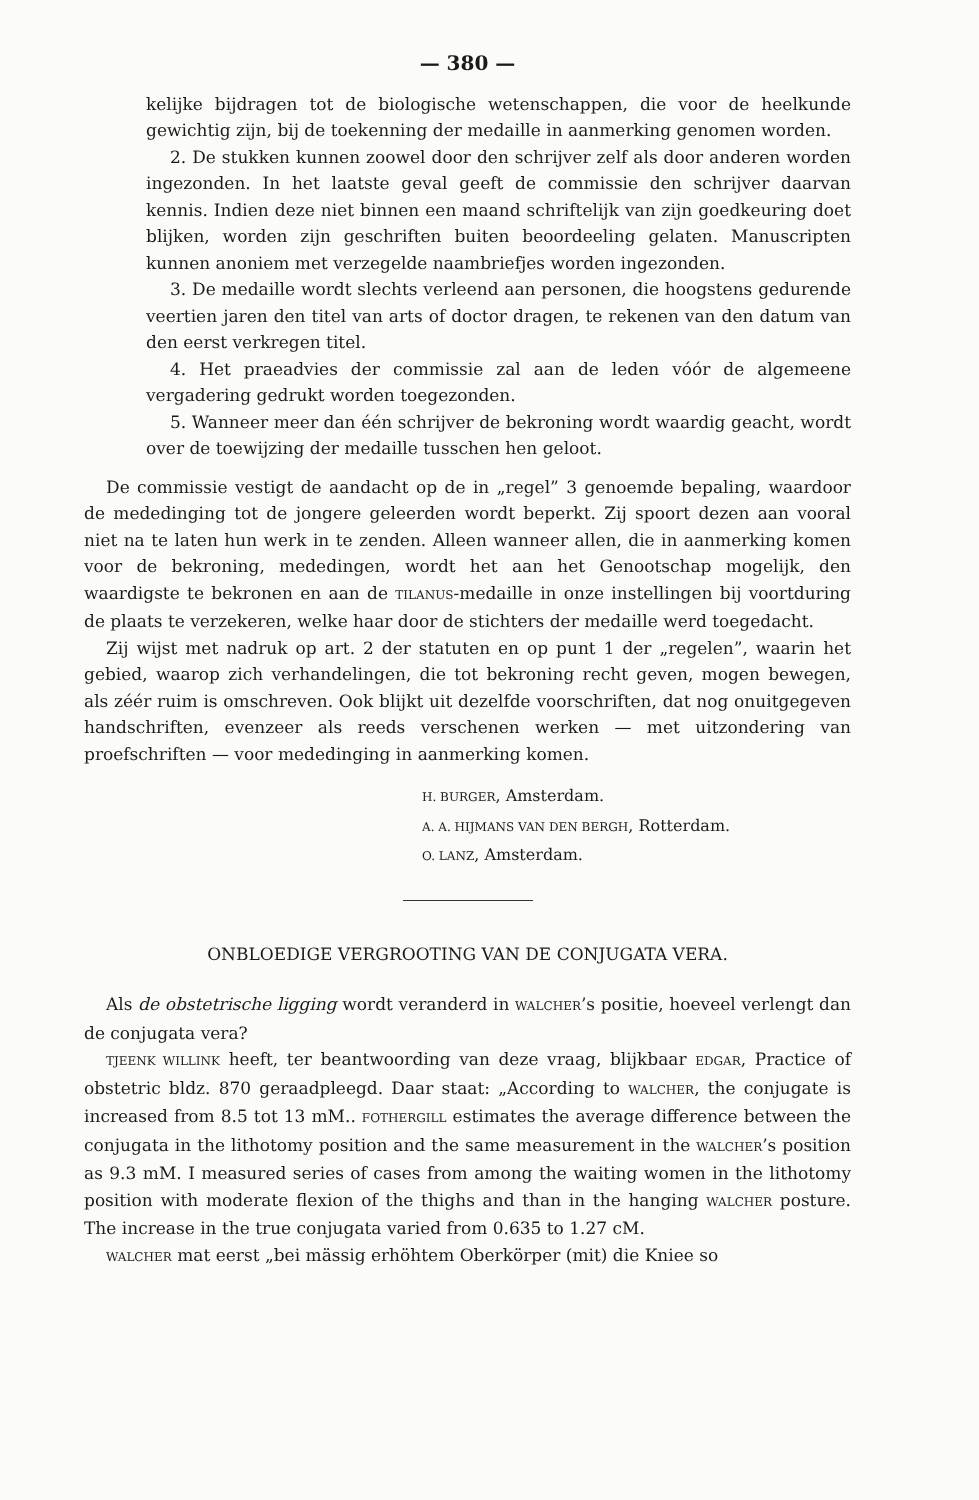— 380 —
kelijke bijdragen tot de biologische wetenschappen, die voor de heelkunde gewichtig zijn, bij de toekenning der medaille in aanmerking genomen worden.
2. De stukken kunnen zoowel door den schrijver zelf als door anderen worden ingezonden. In het laatste geval geeft de commissie den schrijver daarvan kennis. Indien deze niet binnen een maand schriftelijk van zijn goedkeuring doet blijken, worden zijn geschriften buiten beoordeeling gelaten. Manuscripten kunnen anoniem met verzegelde naambriefjes worden ingezonden.
3. De medaille wordt slechts verleend aan personen, die hoogstens gedurende veertien jaren den titel van arts of doctor dragen, te rekenen van den datum van den eerst verkregen titel.
4. Het praeadvies der commissie zal aan de leden vóór de algemeene vergadering gedrukt worden toegezonden.
5. Wanneer meer dan één schrijver de bekroning wordt waardig geacht, wordt over de toewijzing der medaille tusschen hen geloot.
De commissie vestigt de aandacht op de in „regel” 3 genoemde bepaling, waardoor de mededinging tot de jongere geleerden wordt beperkt. Zij spoort dezen aan vooral niet na te laten hun werk in te zenden. Alleen wanneer allen, die in aanmerking komen voor de bekroning, mededingen, wordt het aan het Genootschap mogelijk, den waardigste te bekronen en aan de TILANUS-medaille in onze instellingen bij voortduring de plaats te verzekeren, welke haar door de stichters der medaille werd toegedacht.
Zij wijst met nadruk op art. 2 der statuten en op punt 1 der „regelen”, waarin het gebied, waarop zich verhandelingen, die tot bekroning recht geven, mogen bewegen, als zéér ruim is omschreven. Ook blijkt uit dezelfde voorschriften, dat nog onuitgegeven handschriften, evenzeer als reeds verschenen werken — met uitzondering van proefschriften — voor mededinging in aanmerking komen.
H. BURGER, Amsterdam.
A. A. HIJMANS VAN DEN BERGH, Rotterdam.
O. LANZ, Amsterdam.
ONBLOEDIGE VERGROOTING VAN DE CONJUGATA VERA.
Als de obstetrische ligging wordt veranderd in WALCHER’s positie, hoeveel verlengt dan de conjugata vera?
TJEENK WILLINK heeft, ter beantwoording van deze vraag, blijkbaar EDGAR, Practice of obstetric bldz. 870 geraadpleegd. Daar staat: „According to WALCHER, the conjugate is increased from 8.5 tot 13 mM.. FOTHERGILL estimates the average difference between the conjugata in the lithotomy position and the same measurement in the WALCHER’s position as 9.3 mM. I measured series of cases from among the waiting women in the lithotomy position with moderate flexion of the thighs and than in the hanging WALCHER posture. The increase in the true conjugata varied from 0.635 to 1.27 cM.
WALCHER mat eerst „bei mässig erhöhtem Oberkörper (mit) die Kniee so